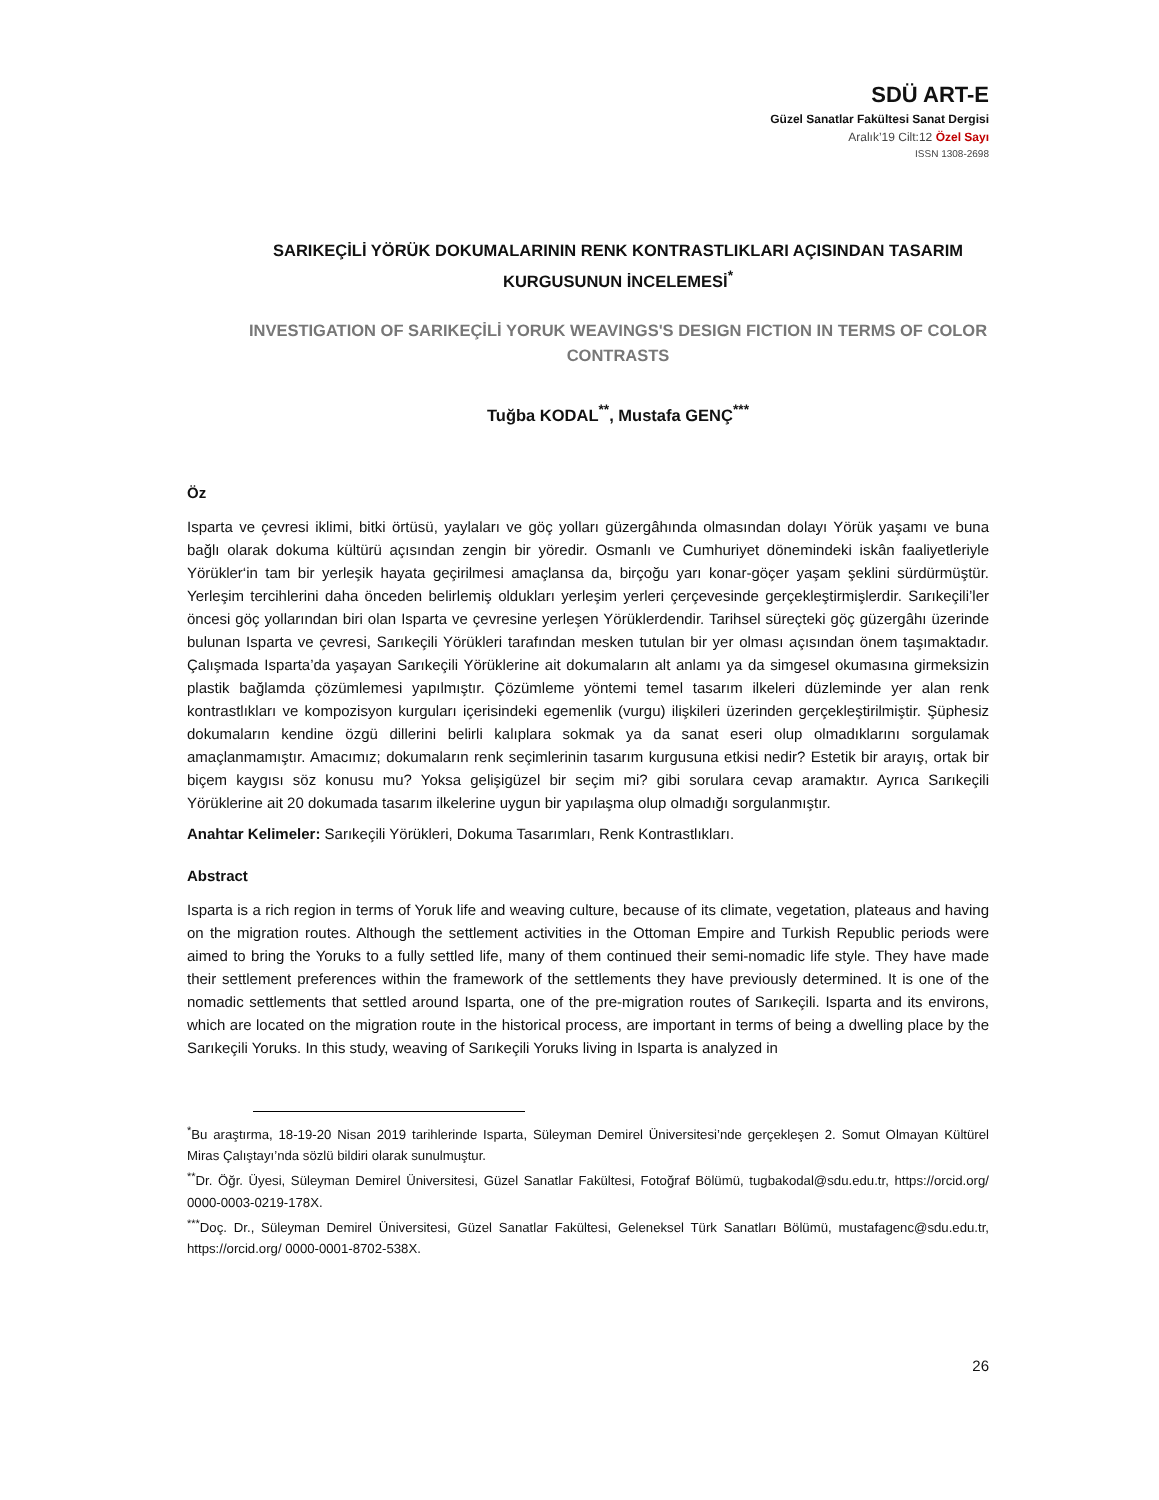SDÜ ART-E
Güzel Sanatlar Fakültesi Sanat Dergisi
Aralık’19 Cilt:12 Özel Sayı
ISSN 1308-2698
SARIKEÇİLİ YÖRÜK DOKUMALARININ RENK KONTRASTLIKLARI AÇISINDAN TASARIM KURGUSUNUN İNCELEMESİ<sup>*</sup>
INVESTIGATION OF SARIKEÇİLİ YORUK WEAVINGS'S DESIGN FICTION IN TERMS OF COLOR CONTRASTS
Tuğba KODAL<sup>**</sup>, Mustafa GENÇ<sup>***</sup>
Öz
Isparta ve çevresi iklimi, bitki örtüsü, yaylaları ve göç yolları güzergâhında olmasından dolayı Yörük yaşamı ve buna bağlı olarak dokuma kültürü açısından zengin bir yöredir. Osmanlı ve Cumhuriyet dönemindeki iskân faaliyetleriyle Yörükler‘in tam bir yerleşik hayata geçirilmesi amaçlansa da, birçoğu yarı konar-göçer yaşam şeklini sürdürmüştür. Yerleşim tercihlerini daha önceden belirlemiş oldukları yerleşim yerleri çerçevesinde gerçekleştirmişlerdir. Sarıkeçili’ler öncesi göç yollarından biri olan Isparta ve çevresine yerleşen Yörüklerdendir. Tarihsel süreçteki göç güzergâhı üzerinde bulunan Isparta ve çevresi, Sarıkeçili Yörükleri tarafından mesken tutulan bir yer olması açısından önem taşımaktadır. Çalışmada Isparta’da yaşayan Sarıkeçili Yörüklerine ait dokumaların alt anlamı ya da simgesel okumasına girmeksizin plastik bağlamda çözümlemesi yapılmıştır. Çözümleme yöntemi temel tasarım ilkeleri düzleminde yer alan renk kontrastlıkları ve kompozisyon kurguları içerisindeki egemenlik (vurgu) ilişkileri üzerinden gerçekleştirilmiştir. Şüphesiz dokumaların kendine özgü dillerini belirli kalıplara sokmak ya da sanat eseri olup olmadıklarını sorgulamak amaçlanmamıştır. Amacımız; dokumaların renk seçimlerinin tasarım kurgusuna etkisi nedir? Estetik bir arayış, ortak bir biçem kaygısı söz konusu mu? Yoksa gelişigüzel bir seçim mi? gibi sorulara cevap aramaktır. Ayrıca Sarıkeçili Yörüklerine ait 20 dokumada tasarım ilkelerine uygun bir yapılaşma olup olmadığı sorgulanmıştır.
Anahtar Kelimeler: Sarıkeçili Yörükleri, Dokuma Tasarımları, Renk Kontrastlıkları.
Abstract
Isparta is a rich region in terms of Yoruk life and weaving culture, because of its climate, vegetation, plateaus and having on the migration routes. Although the settlement activities in the Ottoman Empire and Turkish Republic periods were aimed to bring the Yoruks to a fully settled life, many of them continued their semi-nomadic life style. They have made their settlement preferences within the framework of the settlements they have previously determined. It is one of the nomadic settlements that settled around Isparta, one of the pre-migration routes of Sarıkeçili. Isparta and its environs, which are located on the migration route in the historical process, are important in terms of being a dwelling place by the Sarıkeçili Yoruks. In this study, weaving of Sarıkeçili Yoruks living in Isparta is analyzed in
<sup>*</sup> Bu araştırma, 18-19-20 Nisan 2019 tarihlerinde Isparta, Süleyman Demirel Üniversitesi’nde gerçekleşen 2. Somut Olmayan Kültürel Miras Çalıştayı’nda sözlü bildiri olarak sunulmuştur.
<sup>**</sup> Dr. Öğr. Üyesi, Süleyman Demirel Üniversitesi, Güzel Sanatlar Fakültesi, Fotoğraf Bölümü, tugbakodal@sdu.edu.tr, https://orcid.org/ 0000-0003-0219-178X.
<sup>***</sup> Doç. Dr., Süleyman Demirel Üniversitesi, Güzel Sanatlar Fakültesi, Geleneksel Türk Sanatları Bölümü, mustafagenc@sdu.edu.tr, https://orcid.org/ 0000-0001-8702-538X.
26